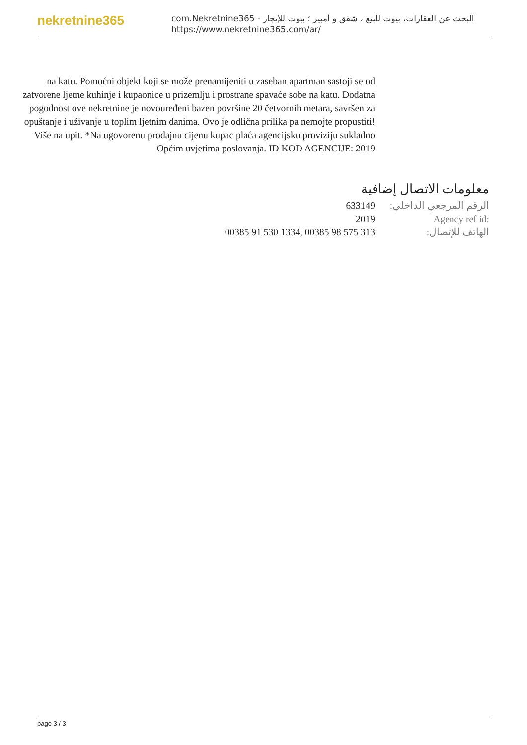nekretnine365
com.Nekretnine365 - البحث عن العقارات، بيوت للبيع ، شقق و أمبير ؛ بيوت للإيجار
https://www.nekretnine365.com/ar/
na katu. Pomoćni objekt koji se može prenamijeniti u zaseban apartman sastoji se od zatvorene ljetne kuhinje i kupaonice u prizemlju i prostrane spavaće sobe na katu. Dodatna pogodnost ove nekretnine je novouređeni bazen površine 20 četvornih metara, savršen za opuštanje i uživanje u toplim ljetnim danima. Ovo je odlična prilika pa nemojte propustiti! Više na upit. *Na ugovorenu prodajnu cijenu kupac plaća agencijsku proviziju sukladno Općim uvjetima poslovanja. ID KOD AGENCIJE: 2019
معلومات الاتصال إضافية
الرقم المرجعي الداخلي: 633149
Agency ref id: 2019
الهاتف للإتصال: 00385 91 530 1334, 00385 98 575 313
page 3 / 3